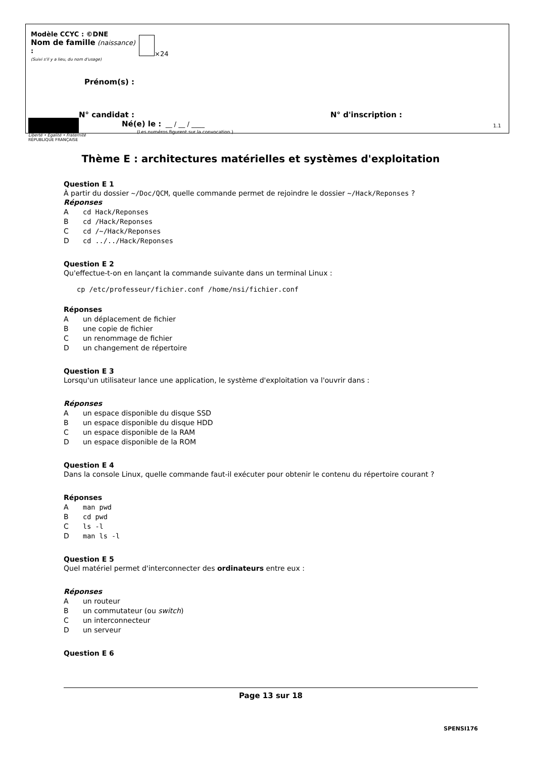Modèle CCYC : ©DNE
Nom de famille (naissance) :
(Suivi s'il y a lieu, du nom d'usage)
×24
Prénom(s) :
N° candidat : N° d'inscription :
(Les numéros figurent sur la convocation.)
Liberté • Égalité • Fraternité
RÉPUBLIQUE FRANÇAISE
Né(e) le : __ / __ / ____ 1.1
Thème E : architectures matérielles et systèmes d'exploitation
Question E 1
À partir du dossier ~/Doc/QCM, quelle commande permet de rejoindre le dossier ~/Hack/Reponses ?
Réponses
Acd Hack/Reponses
Bcd /Hack/Reponses
Ccd /~/Hack/Reponses
Dcd ../../Hack/Reponses
Question E 2
Qu'effectue-t-on en lançant la commande suivante dans un terminal Linux :
cp /etc/professeur/fichier.conf /home/nsi/fichier.conf
Réponses
Aun déplacement de fichier
Bune copie de fichier
Cun renommage de fichier
Dun changement de répertoire
Question E 3
Lorsqu'un utilisateur lance une application, le système d'exploitation va l'ouvrir dans :
Réponses
Aun espace disponible du disque SSD
Bun espace disponible du disque HDD
Cun espace disponible de la RAM
Dun espace disponible de la ROM
Question E 4
Dans la console Linux, quelle commande faut-il exécuter pour obtenir le contenu du répertoire courant ?
Réponses
Aman pwd
Bcd pwd
Cls -l
Dman ls -l
Question E 5
Quel matériel permet d'interconnecter des ordinateurs entre eux :
Réponses
Aun routeur
Bun commutateur (ou switch)
Cun interconnecteur
Dun serveur
Question E 6
Page 13 sur 18
SPENSI176